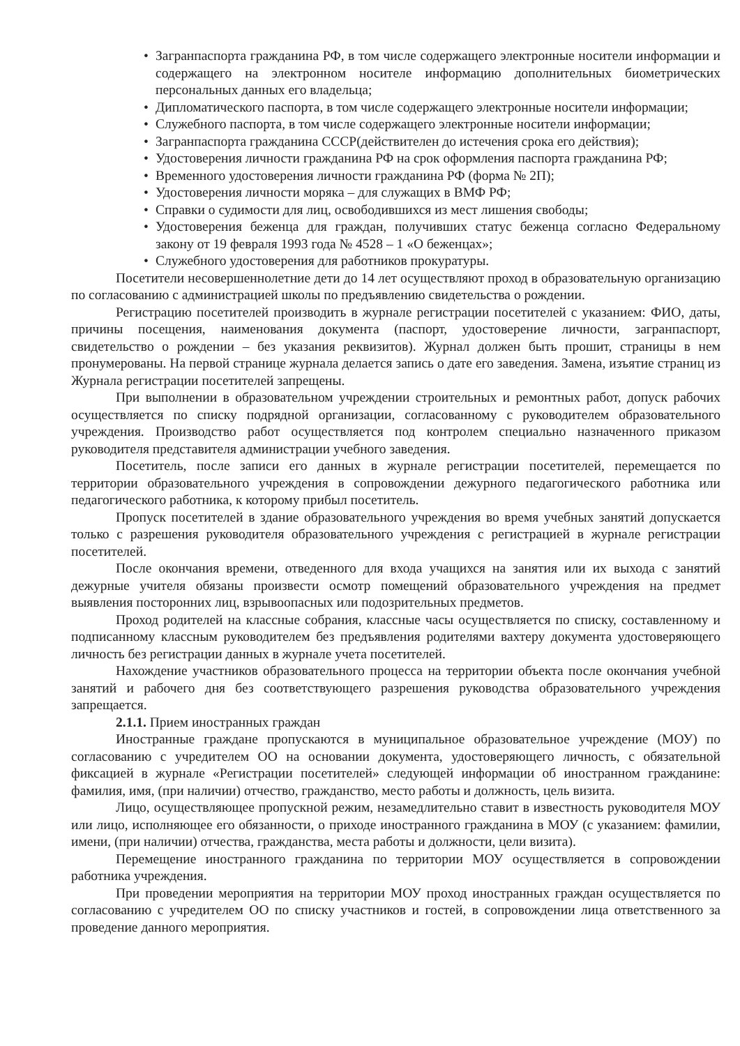• Загранпаспорта гражданина РФ, в том числе содержащего электронные носители информации и содержащего на электронном носителе информацию дополнительных биометрических персональных данных его владельца;
• Дипломатического паспорта, в том числе содержащего электронные носители информации;
• Служебного паспорта, в том числе содержащего электронные носители информации;
• Загранпаспорта гражданина СССР(действителен до истечения срока его действия);
• Удостоверения личности гражданина РФ на срок оформления паспорта гражданина РФ;
• Временного удостоверения личности гражданина РФ (форма № 2П);
• Удостоверения личности моряка – для служащих в ВМФ РФ;
• Справки о судимости для лиц, освободившихся из мест лишения свободы;
• Удостоверения беженца для граждан, получивших статус беженца согласно Федеральному закону от 19 февраля 1993 года № 4528 – 1 «О беженцах»;
• Служебного удостоверения для работников прокуратуры.
Посетители несовершеннолетние дети до 14 лет осуществляют проход в образовательную организацию по согласованию с администрацией школы по предъявлению свидетельства о рождении.
Регистрацию посетителей производить в журнале регистрации посетителей с указанием: ФИО, даты, причины посещения, наименования документа (паспорт, удостоверение личности, загранпаспорт, свидетельство о рождении – без указания реквизитов). Журнал должен быть прошит, страницы в нем пронумерованы. На первой странице журнала делается запись о дате его заведения. Замена, изъятие страниц из Журнала регистрации посетителей запрещены.
При выполнении в образовательном учреждении строительных и ремонтных работ, допуск рабочих осуществляется по списку подрядной организации, согласованному с руководителем образовательного учреждения. Производство работ осуществляется под контролем специально назначенного приказом руководителя представителя администрации учебного заведения.
Посетитель, после записи его данных в журнале регистрации посетителей, перемещается по территории образовательного учреждения в сопровождении дежурного педагогического работника или педагогического работника, к которому прибыл посетитель.
Пропуск посетителей в здание образовательного учреждения во время учебных занятий допускается только с разрешения руководителя образовательного учреждения с регистрацией в журнале регистрации посетителей.
После окончания времени, отведенного для входа учащихся на занятия или их выхода с занятий дежурные учителя обязаны произвести осмотр помещений образовательного учреждения на предмет выявления посторонних лиц, взрывоопасных или подозрительных предметов.
Проход родителей на классные собрания, классные часы осуществляется по списку, составленному и подписанному классным руководителем без предъявления родителями вахтеру документа удостоверяющего личность без регистрации данных в журнале учета посетителей.
Нахождение участников образовательного процесса на территории объекта после окончания учебной занятий и рабочего дня без соответствующего разрешения руководства образовательного учреждения запрещается.
2.1.1. Прием иностранных граждан
Иностранные граждане пропускаются в муниципальное образовательное учреждение (МОУ) по согласованию с учредителем ОО на основании документа, удостоверяющего личность, с обязательной фиксацией в журнале «Регистрации посетителей» следующей информации об иностранном гражданине: фамилия, имя, (при наличии) отчество, гражданство, место работы и должность, цель визита.
Лицо, осуществляющее пропускной режим, незамедлительно ставит в известность руководителя МОУ или лицо, исполняющее его обязанности, о приходе иностранного гражданина в МОУ (с указанием: фамилии, имени, (при наличии) отчества, гражданства, места работы и должности, цели визита).
Перемещение иностранного гражданина по территории МОУ осуществляется в сопровождении работника учреждения.
При проведении мероприятия на территории МОУ проход иностранных граждан осуществляется по согласованию с учредителем ОО по списку участников и гостей, в сопровождении лица ответственного за проведение данного мероприятия.